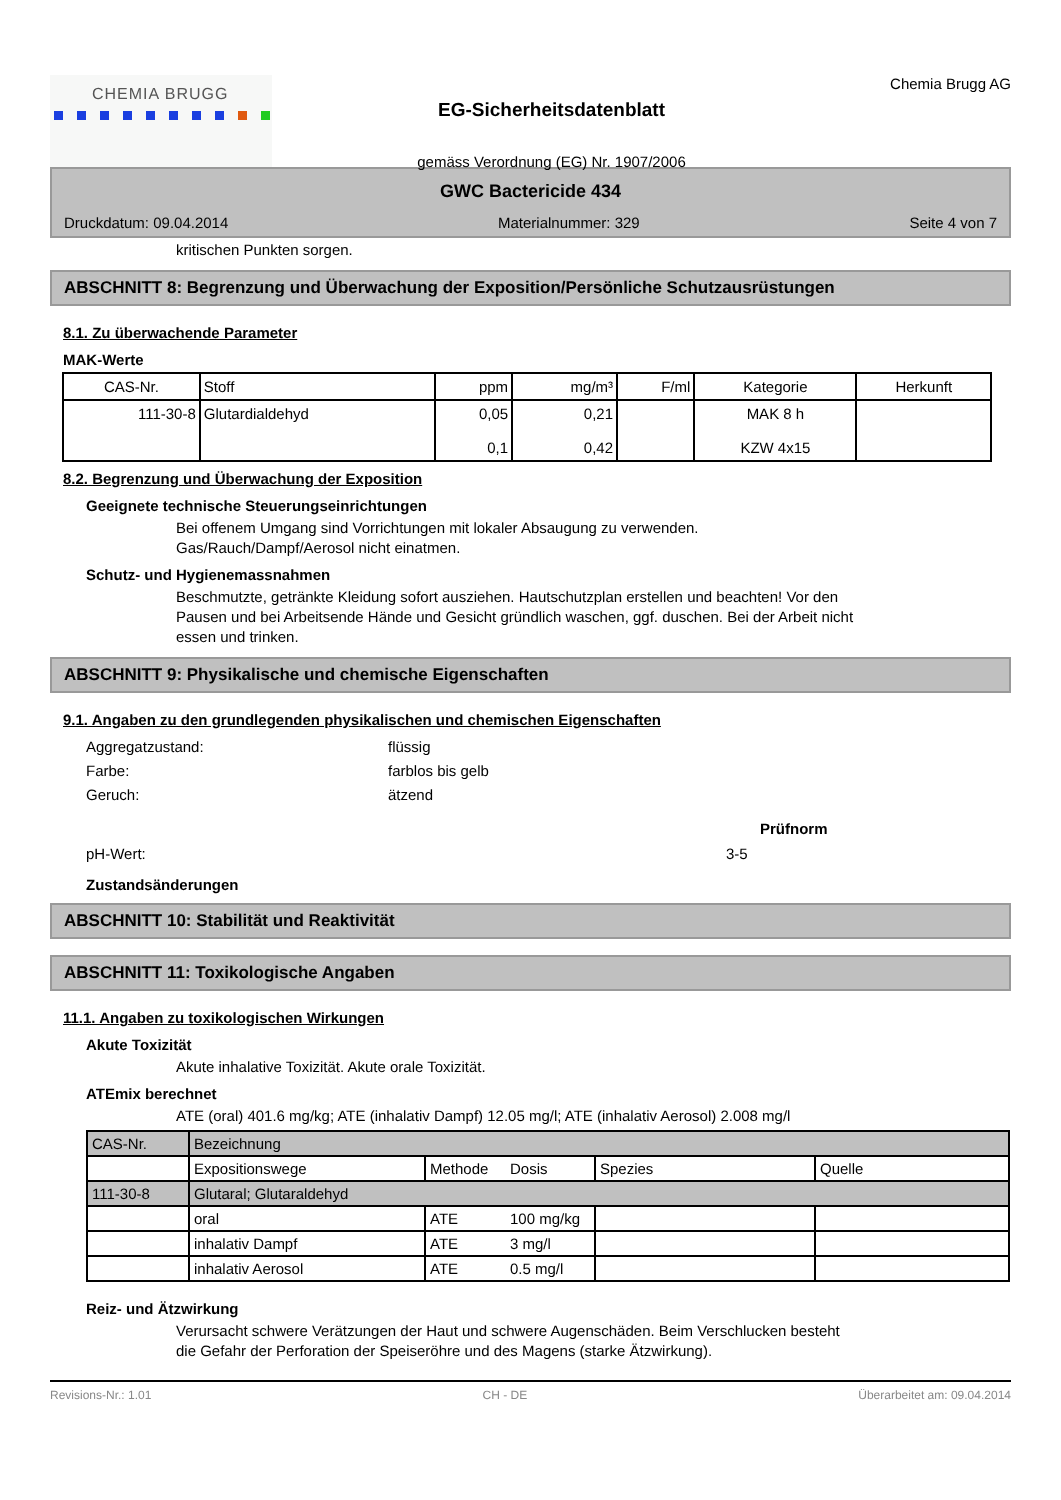CHEMIA BRUGG
EG-Sicherheitsdatenblatt
gemäss Verordnung (EG) Nr. 1907/2006
Chemia Brugg AG
GWC Bactericide 434
Druckdatum: 09.04.2014 Materialnummer: 329 Seite 4 von 7
kritischen Punkten sorgen.
ABSCHNITT 8: Begrenzung und Überwachung der Exposition/Persönliche Schutzausrüstungen
8.1. Zu überwachende Parameter
MAK-Werte
| CAS-Nr. | Stoff | ppm | mg/m³ | F/ml | Kategorie | Herkunft |
| --- | --- | --- | --- | --- | --- | --- |
| 111-30-8 | Glutardialdehyd | 0,05 0,1 | 0,21 0,42 | | MAK 8 h KZW 4x15 | |
8.2. Begrenzung und Überwachung der Exposition
Geeignete technische Steuerungseinrichtungen
Bei offenem Umgang sind Vorrichtungen mit lokaler Absaugung zu verwenden.
Gas/Rauch/Dampf/Aerosol nicht einatmen.
Schutz- und Hygienemassnahmen
Beschmutzte, getränkte Kleidung sofort ausziehen. Hautschutzplan erstellen und beachten! Vor den
Pausen und bei Arbeitsende Hände und Gesicht gründlich waschen, ggf. duschen. Bei der Arbeit nicht
essen und trinken.
ABSCHNITT 9: Physikalische und chemische Eigenschaften
9.1. Angaben zu den grundlegenden physikalischen und chemischen Eigenschaften
Aggregatzustand: flüssig
Farbe: farblos bis gelb
Geruch: ätzend
Prüfnorm
pH-Wert: 3-5
Zustandsänderungen
ABSCHNITT 10: Stabilität und Reaktivität
ABSCHNITT 11: Toxikologische Angaben
11.1. Angaben zu toxikologischen Wirkungen
Akute Toxizität
Akute inhalative Toxizität. Akute orale Toxizität.
ATEmix berechnet
ATE (oral) 401.6 mg/kg; ATE (inhalativ Dampf) 12.05 mg/l; ATE (inhalativ Aerosol) 2.008 mg/l
| CAS-Nr. | Bezeichnung | | | | |
| | Expositionswege | Methode | Dosis | Spezies | Quelle |
| 111-30-8 | Glutaral; Glutaraldehyd | | | | |
| | oral | ATE | 100 mg/kg | | |
| | inhalativ Dampf | ATE | 3 mg/l | | |
| | inhalativ Aerosol | ATE | 0.5 mg/l | | |
Reiz- und Ätzwirkung
Verursacht schwere Verätzungen der Haut und schwere Augenschäden. Beim Verschlucken besteht
die Gefahr der Perforation der Speiseröhre und des Magens (starke Ätzwirkung).
Revisions-Nr.: 1.01 CH - DE Überarbeitet am: 09.04.2014